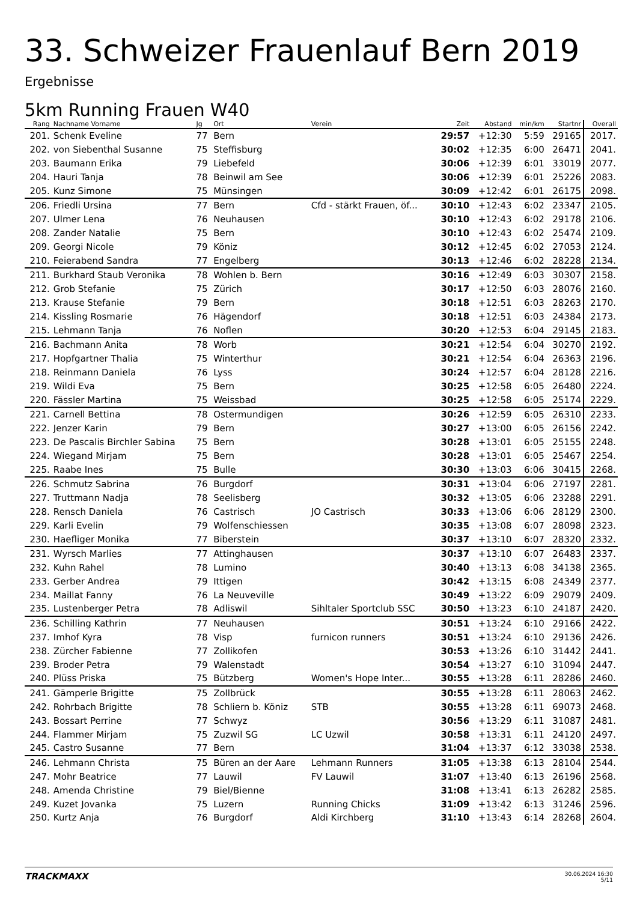33. Schweizer Frauenlauf Bern 2019
Ergebnisse
5km Running Frauen W40
| Rang | Nachname Vorname | Jg | Ort | Verein | Zeit | Abstand | min/km | Startnr | Overall |
| --- | --- | --- | --- | --- | --- | --- | --- | --- | --- |
| 201. | Schenk Eveline | 77 | Bern | | 29:57 | +12:30 | 5:59 | 29165 | 2017. |
| 202. | von Siebenthal Susanne | 75 | Steffisburg | | 30:02 | +12:35 | 6:00 | 26471 | 2041. |
| 203. | Baumann Erika | 79 | Liebefeld | | 30:06 | +12:39 | 6:01 | 33019 | 2077. |
| 204. | Hauri Tanja | 78 | Beinwil am See | | 30:06 | +12:39 | 6:01 | 25226 | 2083. |
| 205. | Kunz Simone | 75 | Münsingen | | 30:09 | +12:42 | 6:01 | 26175 | 2098. |
| 206. | Friedli Ursina | 77 | Bern | Cfd - stärkt Frauen, öf... | 30:10 | +12:43 | 6:02 | 23347 | 2105. |
| 207. | Ulmer Lena | 76 | Neuhausen | | 30:10 | +12:43 | 6:02 | 29178 | 2106. |
| 208. | Zander Natalie | 75 | Bern | | 30:10 | +12:43 | 6:02 | 25474 | 2109. |
| 209. | Georgi Nicole | 79 | Köniz | | 30:12 | +12:45 | 6:02 | 27053 | 2124. |
| 210. | Feierabend Sandra | 77 | Engelberg | | 30:13 | +12:46 | 6:02 | 28228 | 2134. |
| 211. | Burkhard Staub Veronika | 78 | Wohlen b. Bern | | 30:16 | +12:49 | 6:03 | 30307 | 2158. |
| 212. | Grob Stefanie | 75 | Zürich | | 30:17 | +12:50 | 6:03 | 28076 | 2160. |
| 213. | Krause Stefanie | 79 | Bern | | 30:18 | +12:51 | 6:03 | 28263 | 2170. |
| 214. | Kissling Rosmarie | 76 | Hägendorf | | 30:18 | +12:51 | 6:03 | 24384 | 2173. |
| 215. | Lehmann Tanja | 76 | Noflen | | 30:20 | +12:53 | 6:04 | 29145 | 2183. |
| 216. | Bachmann Anita | 78 | Worb | | 30:21 | +12:54 | 6:04 | 30270 | 2192. |
| 217. | Hopfgartner Thalia | 75 | Winterthur | | 30:21 | +12:54 | 6:04 | 26363 | 2196. |
| 218. | Reinmann Daniela | 76 | Lyss | | 30:24 | +12:57 | 6:04 | 28128 | 2216. |
| 219. | Wildi Eva | 75 | Bern | | 30:25 | +12:58 | 6:05 | 26480 | 2224. |
| 220. | Fässler Martina | 75 | Weissbad | | 30:25 | +12:58 | 6:05 | 25174 | 2229. |
| 221. | Carnell Bettina | 78 | Ostermundigen | | 30:26 | +12:59 | 6:05 | 26310 | 2233. |
| 222. | Jenzer Karin | 79 | Bern | | 30:27 | +13:00 | 6:05 | 26156 | 2242. |
| 223. | De Pascalis Birchler Sabina | 75 | Bern | | 30:28 | +13:01 | 6:05 | 25155 | 2248. |
| 224. | Wiegand Mirjam | 75 | Bern | | 30:28 | +13:01 | 6:05 | 25467 | 2254. |
| 225. | Raabe Ines | 75 | Bulle | | 30:30 | +13:03 | 6:06 | 30415 | 2268. |
| 226. | Schmutz Sabrina | 76 | Burgdorf | | 30:31 | +13:04 | 6:06 | 27197 | 2281. |
| 227. | Truttmann Nadja | 78 | Seelisberg | | 30:32 | +13:05 | 6:06 | 23288 | 2291. |
| 228. | Rensch Daniela | 76 | Castrisch | JO Castrisch | 30:33 | +13:06 | 6:06 | 28129 | 2300. |
| 229. | Karli Evelin | 79 | Wolfenschiessen | | 30:35 | +13:08 | 6:07 | 28098 | 2323. |
| 230. | Haefliger Monika | 77 | Biberstein | | 30:37 | +13:10 | 6:07 | 28320 | 2332. |
| 231. | Wyrsch Marlies | 77 | Attinghausen | | 30:37 | +13:10 | 6:07 | 26483 | 2337. |
| 232. | Kuhn Rahel | 78 | Lumino | | 30:40 | +13:13 | 6:08 | 34138 | 2365. |
| 233. | Gerber Andrea | 79 | Ittigen | | 30:42 | +13:15 | 6:08 | 24349 | 2377. |
| 234. | Maillat Fanny | 76 | La Neuveville | | 30:49 | +13:22 | 6:09 | 29079 | 2409. |
| 235. | Lustenberger Petra | 78 | Adliswil | Sihltaler Sportclub SSC | 30:50 | +13:23 | 6:10 | 24187 | 2420. |
| 236. | Schilling Kathrin | 77 | Neuhausen | | 30:51 | +13:24 | 6:10 | 29166 | 2422. |
| 237. | Imhof Kyra | 78 | Visp | furnicon runners | 30:51 | +13:24 | 6:10 | 29136 | 2426. |
| 238. | Zürcher Fabienne | 77 | Zollikofen | | 30:53 | +13:26 | 6:10 | 31442 | 2441. |
| 239. | Broder Petra | 79 | Walenstadt | | 30:54 | +13:27 | 6:10 | 31094 | 2447. |
| 240. | Plüss Priska | 75 | Bützberg | Women's Hope Inter... | 30:55 | +13:28 | 6:11 | 28286 | 2460. |
| 241. | Gämperle Brigitte | 75 | Zollbrück | | 30:55 | +13:28 | 6:11 | 28063 | 2462. |
| 242. | Rohrbach Brigitte | 78 | Schliern b. Köniz | STB | 30:55 | +13:28 | 6:11 | 69073 | 2468. |
| 243. | Bossart Perrine | 77 | Schwyz | | 30:56 | +13:29 | 6:11 | 31087 | 2481. |
| 244. | Flammer Mirjam | 75 | Zuzwil SG | LC Uzwil | 30:58 | +13:31 | 6:11 | 24120 | 2497. |
| 245. | Castro Susanne | 77 | Bern | | 31:04 | +13:37 | 6:12 | 33038 | 2538. |
| 246. | Lehmann Christa | 75 | Büren an der Aare | Lehmann Runners | 31:05 | +13:38 | 6:13 | 28104 | 2544. |
| 247. | Mohr Beatrice | 77 | Lauwil | FV Lauwil | 31:07 | +13:40 | 6:13 | 26196 | 2568. |
| 248. | Amenda Christine | 79 | Biel/Bienne | | 31:08 | +13:41 | 6:13 | 26282 | 2585. |
| 249. | Kuzet Jovanka | 75 | Luzern | Running Chicks | 31:09 | +13:42 | 6:13 | 31246 | 2596. |
| 250. | Kurtz Anja | 76 | Burgdorf | Aldi Kirchberg | 31:10 | +13:43 | 6:14 | 28268 | 2604. |
TRACKMAXX
30.06.2024 16:30
5/11